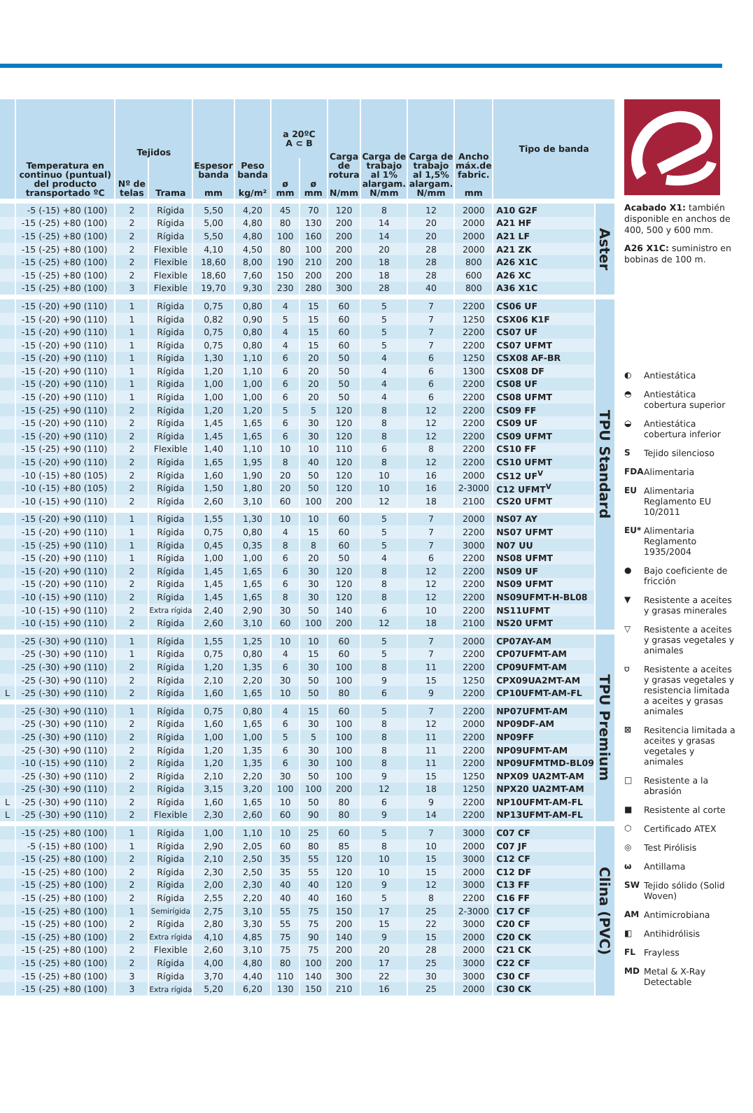| | Temperatura en continuo (puntual) del producto transportado ºC | Tejidos | | Espesor banda mm | Peso banda kg/m² | a 20ºC A ⊂ B | | Carga de rotura N/mm | Carga de trabajo al 1% alargam. N/mm | Carga de trabajo al 1,5% alargam. N/mm | Ancho máx.de fabric. mm | Tipo de banda | |
| --- | --- | --- | --- | --- | --- | --- | --- | --- | --- | --- | --- | --- | --- |
| | | Nº de telas | Trama | | | ø mm | ø mm | | | | | | |
| | -5 (-15) +80 (100) | 2 | Rígida | 5,50 | 4,20 | 45 | 70 | 120 | 8 | 12 | 2000 | A10 G2F | Aster |
| | -15 (-25) +80 (100) | 2 | Rígida | 5,00 | 4,80 | 80 | 130 | 200 | 14 | 20 | 2000 | A21 HF | |
| | -15 (-25) +80 (100) | 2 | Rígida | 5,50 | 4,80 | 100 | 160 | 200 | 14 | 20 | 2000 | A21 LF | |
| | -15 (-25) +80 (100) | 2 | Flexible | 4,10 | 4,50 | 80 | 100 | 200 | 20 | 28 | 2000 | A21 ZK | |
| | -15 (-25) +80 (100) | 2 | Flexible | 18,60 | 8,00 | 190 | 210 | 200 | 18 | 28 | 800 | A26 X1C | |
| | -15 (-25) +80 (100) | 2 | Flexible | 18,60 | 7,60 | 150 | 200 | 200 | 18 | 28 | 600 | A26 XC | |
| | -15 (-25) +80 (100) | 3 | Flexible | 19,70 | 9,30 | 230 | 280 | 300 | 28 | 40 | 800 | A36 X1C | |
| | -15 (-20) +90 (110) | 1 | Rígida | 0,75 | 0,80 | 4 | 15 | 60 | 5 | 7 | 2200 | CS06 UF | TPU Standard |
| | -15 (-20) +90 (110) | 1 | Rígida | 0,82 | 0,90 | 5 | 15 | 60 | 5 | 7 | 1250 | CSX06 K1F | |
| | -15 (-20) +90 (110) | 1 | Rígida | 0,75 | 0,80 | 4 | 15 | 60 | 5 | 7 | 2200 | CS07 UF | |
| | -15 (-20) +90 (110) | 1 | Rígida | 0,75 | 0,80 | 4 | 15 | 60 | 5 | 7 | 2200 | CS07 UFMT | |
| | -15 (-20) +90 (110) | 1 | Rígida | 1,30 | 1,10 | 6 | 20 | 50 | 4 | 6 | 1250 | CSX08 AF-BR | |
| | -15 (-20) +90 (110) | 1 | Rígida | 1,20 | 1,10 | 6 | 20 | 50 | 4 | 6 | 1300 | CSX08 DF | |
| | -15 (-20) +90 (110) | 1 | Rígida | 1,00 | 1,00 | 6 | 20 | 50 | 4 | 6 | 2200 | CS08 UF | |
| | -15 (-20) +90 (110) | 1 | Rígida | 1,00 | 1,00 | 6 | 20 | 50 | 4 | 6 | 2200 | CS08 UFMT | |
| | -15 (-25) +90 (110) | 2 | Rígida | 1,20 | 1,20 | 5 | 5 | 120 | 8 | 12 | 2200 | CS09 FF | |
| | -15 (-20) +90 (110) | 2 | Rígida | 1,45 | 1,65 | 6 | 30 | 120 | 8 | 12 | 2200 | CS09 UF | |
| | -15 (-20) +90 (110) | 2 | Rígida | 1,45 | 1,65 | 6 | 30 | 120 | 8 | 12 | 2200 | CS09 UFMT | |
| | -15 (-25) +90 (110) | 2 | Flexible | 1,40 | 1,10 | 10 | 10 | 110 | 6 | 8 | 2200 | CS10 FF | |
| | -15 (-20) +90 (110) | 2 | Rígida | 1,65 | 1,95 | 8 | 40 | 120 | 8 | 12 | 2200 | CS10 UFMT | |
| | -10 (-15) +80 (105) | 2 | Rígida | 1,60 | 1,90 | 20 | 50 | 120 | 10 | 16 | 2000 | CS12 UF<sup>V</sup> | |
| | -10 (-15) +80 (105) | 2 | Rígida | 1,50 | 1,80 | 20 | 50 | 120 | 10 | 16 | 2-3000 | C12 UFMT<sup>V</sup> | |
| | -10 (-15) +90 (110) | 2 | Rígida | 2,60 | 3,10 | 60 | 100 | 200 | 12 | 18 | 2100 | CS20 UFMT | |
| | -15 (-20) +90 (110) | 1 | Rígida | 1,55 | 1,30 | 10 | 10 | 60 | 5 | 7 | 2000 | NS07 AY | |
| | -15 (-20) +90 (110) | 1 | Rígida | 0,75 | 0,80 | 4 | 15 | 60 | 5 | 7 | 2200 | NS07 UFMT | |
| | -15 (-25) +90 (110) | 1 | Rígida | 0,45 | 0,35 | 8 | 8 | 60 | 5 | 7 | 3000 | N07 UU | |
| | -15 (-20) +90 (110) | 1 | Rígida | 1,00 | 1,00 | 6 | 20 | 50 | 4 | 6 | 2200 | NS08 UFMT | |
| | -15 (-20) +90 (110) | 2 | Rígida | 1,45 | 1,65 | 6 | 30 | 120 | 8 | 12 | 2200 | NS09 UF | |
| | -15 (-20) +90 (110) | 2 | Rígida | 1,45 | 1,65 | 6 | 30 | 120 | 8 | 12 | 2200 | NS09 UFMT | |
| | -10 (-15) +90 (110) | 2 | Rígida | 1,45 | 1,65 | 8 | 30 | 120 | 8 | 12 | 2200 | NS09UFMT-H-BL08 | |
| | -10 (-15) +90 (110) | 2 | Extra rígida | 2,40 | 2,90 | 30 | 50 | 140 | 6 | 10 | 2200 | NS11UFMT | |
| | -10 (-15) +90 (110) | 2 | Rígida | 2,60 | 3,10 | 60 | 100 | 200 | 12 | 18 | 2100 | NS20 UFMT | |
| | -25 (-30) +90 (110) | 1 | Rígida | 1,55 | 1,25 | 10 | 10 | 60 | 5 | 7 | 2000 | CP07AY-AM | TPU Premium |
| | -25 (-30) +90 (110) | 1 | Rígida | 0,75 | 0,80 | 4 | 15 | 60 | 5 | 7 | 2200 | CP07UFMT-AM | |
| | -25 (-30) +90 (110) | 2 | Rígida | 1,20 | 1,35 | 6 | 30 | 100 | 8 | 11 | 2200 | CP09UFMT-AM | |
| | -25 (-30) +90 (110) | 2 | Rígida | 2,10 | 2,20 | 30 | 50 | 100 | 9 | 15 | 1250 | CPX09UA2MT-AM | |
| L | -25 (-30) +90 (110) | 2 | Rígida | 1,60 | 1,65 | 10 | 50 | 80 | 6 | 9 | 2200 | CP10UFMT-AM-FL | |
| | -25 (-30) +90 (110) | 1 | Rígida | 0,75 | 0,80 | 4 | 15 | 60 | 5 | 7 | 2200 | NP07UFMT-AM | |
| | -25 (-30) +90 (110) | 2 | Rígida | 1,60 | 1,65 | 6 | 30 | 100 | 8 | 12 | 2000 | NP09DF-AM | |
| | -25 (-30) +90 (110) | 2 | Rígida | 1,00 | 1,00 | 5 | 5 | 100 | 8 | 11 | 2200 | NP09FF | |
| | -25 (-30) +90 (110) | 2 | Rígida | 1,20 | 1,35 | 6 | 30 | 100 | 8 | 11 | 2200 | NP09UFMT-AM | |
| | -10 (-15) +90 (110) | 2 | Rígida | 1,20 | 1,35 | 6 | 30 | 100 | 8 | 11 | 2200 | NP09UFMTMD-BL09 | |
| | -25 (-30) +90 (110) | 2 | Rígida | 2,10 | 2,20 | 30 | 50 | 100 | 9 | 15 | 1250 | NPX09 UA2MT-AM | |
| | -25 (-30) +90 (110) | 2 | Rígida | 3,15 | 3,20 | 100 | 100 | 200 | 12 | 18 | 1250 | NPX20 UA2MT-AM | |
| L | -25 (-30) +90 (110) | 2 | Rígida | 1,60 | 1,65 | 10 | 50 | 80 | 6 | 9 | 2200 | NP10UFMT-AM-FL | |
| L | -25 (-30) +90 (110) | 2 | Flexible | 2,30 | 2,60 | 60 | 90 | 80 | 9 | 14 | 2200 | NP13UFMT-AM-FL | |
| | -15 (-25) +80 (100) | 1 | Rígida | 1,00 | 1,10 | 10 | 25 | 60 | 5 | 7 | 3000 | C07 CF | Clina (PVC) |
| | -5 (-15) +80 (100) | 1 | Rígida | 2,90 | 2,05 | 60 | 80 | 85 | 8 | 10 | 2000 | C07 JF | |
| | -15 (-25) +80 (100) | 2 | Rígida | 2,10 | 2,50 | 35 | 55 | 120 | 10 | 15 | 3000 | C12 CF | |
| | -15 (-25) +80 (100) | 2 | Rígida | 2,30 | 2,50 | 35 | 55 | 120 | 10 | 15 | 2000 | C12 DF | |
| | -15 (-25) +80 (100) | 2 | Rígida | 2,00 | 2,30 | 40 | 40 | 120 | 9 | 12 | 3000 | C13 FF | |
| | -15 (-25) +80 (100) | 2 | Rígida | 2,55 | 2,20 | 40 | 40 | 160 | 5 | 8 | 2200 | C16 FF | |
| | -15 (-25) +80 (100) | 1 | Semirígida | 2,75 | 3,10 | 55 | 75 | 150 | 17 | 25 | 2-3000 | C17 CF | |
| | -15 (-25) +80 (100) | 2 | Rígida | 2,80 | 3,30 | 55 | 75 | 200 | 15 | 22 | 3000 | C20 CF | |
| | -15 (-25) +80 (100) | 2 | Extra rígida | 4,10 | 4,85 | 75 | 90 | 140 | 9 | 15 | 2000 | C20 CK | |
| | -15 (-25) +80 (100) | 2 | Flexible | 2,60 | 3,10 | 75 | 75 | 200 | 20 | 28 | 2000 | C21 CK | |
| | -15 (-25) +80 (100) | 2 | Rígida | 4,00 | 4,80 | 80 | 100 | 200 | 17 | 25 | 3000 | C22 CF | |
| | -15 (-25) +80 (100) | 3 | Rígida | 3,70 | 4,40 | 110 | 140 | 300 | 22 | 30 | 3000 | C30 CF | |
| | -15 (-25) +80 (100) | 3 | Extra rígida | 5,20 | 6,20 | 130 | 150 | 210 | 16 | 25 | 2000 | C30 CK | |
Acabado X1: también disponible en anchos de 400, 500 y 600 mm.
A26 X1C: suministro en bobinas de 100 m.
◐ Antiestática
◓ Antiestática cobertura superior
◒ Antiestática cobertura inferior
S Tejido silencioso
FDA Alimentaria
EU Alimentaria Reglamento EU 10/2011
EU* Alimentaria Reglamento 1935/2004
● Bajo coeficiente de fricción
▼ Resistente a aceites y grasas minerales
▽ Resistente a aceites y grasas vegetales y animales
⛉ Resistente a aceites y grasas vegetales y resistencia limitada a aceites y grasas animales
⊠ Resitencia limitada a aceites y grasas vegetales y animales
□ Resistente a la abrasión
■ Resistente al corte
⬡ Certificado ATEX
◎ Test Pirólisis
ω Antillama
SW Tejido sólido (Solid Woven)
AM Antimicrobiana
◧ Antihidrólisis
FL Frayless
MD Metal & X-Ray Detectable